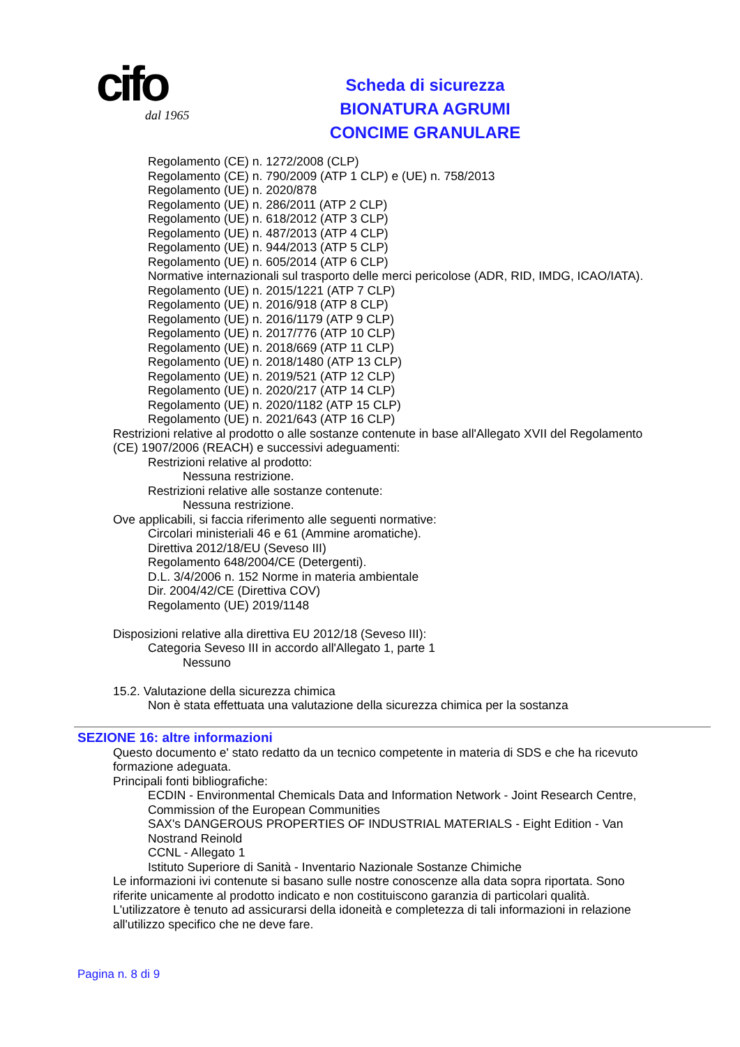cifo
dal 1965
Scheda di sicurezza
BIONATURA AGRUMI
CONCIME GRANULARE
Regolamento (CE) n. 1272/2008 (CLP)
Regolamento (CE) n. 790/2009 (ATP 1 CLP) e (UE) n. 758/2013
Regolamento (UE) n. 2020/878
Regolamento (UE) n. 286/2011 (ATP 2 CLP)
Regolamento (UE) n. 618/2012 (ATP 3 CLP)
Regolamento (UE) n. 487/2013 (ATP 4 CLP)
Regolamento (UE) n. 944/2013 (ATP 5 CLP)
Regolamento (UE) n. 605/2014 (ATP 6 CLP)
Normative internazionali sul trasporto delle merci pericolose (ADR, RID, IMDG, ICAO/IATA).
Regolamento (UE) n. 2015/1221 (ATP 7 CLP)
Regolamento (UE) n. 2016/918 (ATP 8 CLP)
Regolamento (UE) n. 2016/1179 (ATP 9 CLP)
Regolamento (UE) n. 2017/776 (ATP 10 CLP)
Regolamento (UE) n. 2018/669 (ATP 11 CLP)
Regolamento (UE) n. 2018/1480 (ATP 13 CLP)
Regolamento (UE) n. 2019/521 (ATP 12 CLP)
Regolamento (UE) n. 2020/217 (ATP 14 CLP)
Regolamento (UE) n. 2020/1182 (ATP 15 CLP)
Regolamento (UE) n. 2021/643 (ATP 16 CLP)
Restrizioni relative al prodotto o alle sostanze contenute in base all'Allegato XVII del Regolamento
(CE) 1907/2006 (REACH) e successivi adeguamenti:
Restrizioni relative al prodotto:
Nessuna restrizione.
Restrizioni relative alle sostanze contenute:
Nessuna restrizione.
Ove applicabili, si faccia riferimento alle seguenti normative:
Circolari ministeriali 46 e 61 (Ammine aromatiche).
Direttiva 2012/18/EU (Seveso III)
Regolamento 648/2004/CE (Detergenti).
D.L. 3/4/2006 n. 152 Norme in materia ambientale
Dir. 2004/42/CE (Direttiva COV)
Regolamento (UE) 2019/1148
Disposizioni relative alla direttiva EU 2012/18 (Seveso III):
Categoria Seveso III in accordo all'Allegato 1, parte 1
Nessuno
15.2. Valutazione della sicurezza chimica
Non è stata effettuata una valutazione della sicurezza chimica per la sostanza
SEZIONE 16: altre informazioni
Questo documento e' stato redatto da un tecnico competente in materia di SDS e che ha ricevuto
formazione adeguata.
Principali fonti bibliografiche:
ECDIN - Environmental Chemicals Data and Information Network - Joint Research Centre,
Commission of the European Communities
SAX's DANGEROUS PROPERTIES OF INDUSTRIAL MATERIALS - Eight Edition - Van
Nostrand Reinold
CCNL - Allegato 1
Istituto Superiore di Sanità - Inventario Nazionale Sostanze Chimiche
Le informazioni ivi contenute si basano sulle nostre conoscenze alla data sopra riportata. Sono
riferite unicamente al prodotto indicato e non costituiscono garanzia di particolari qualità.
L'utilizzatore è tenuto ad assicurarsi della idoneità e completezza di tali informazioni in relazione
all'utilizzo specifico che ne deve fare.
Pagina n. 8 di 9